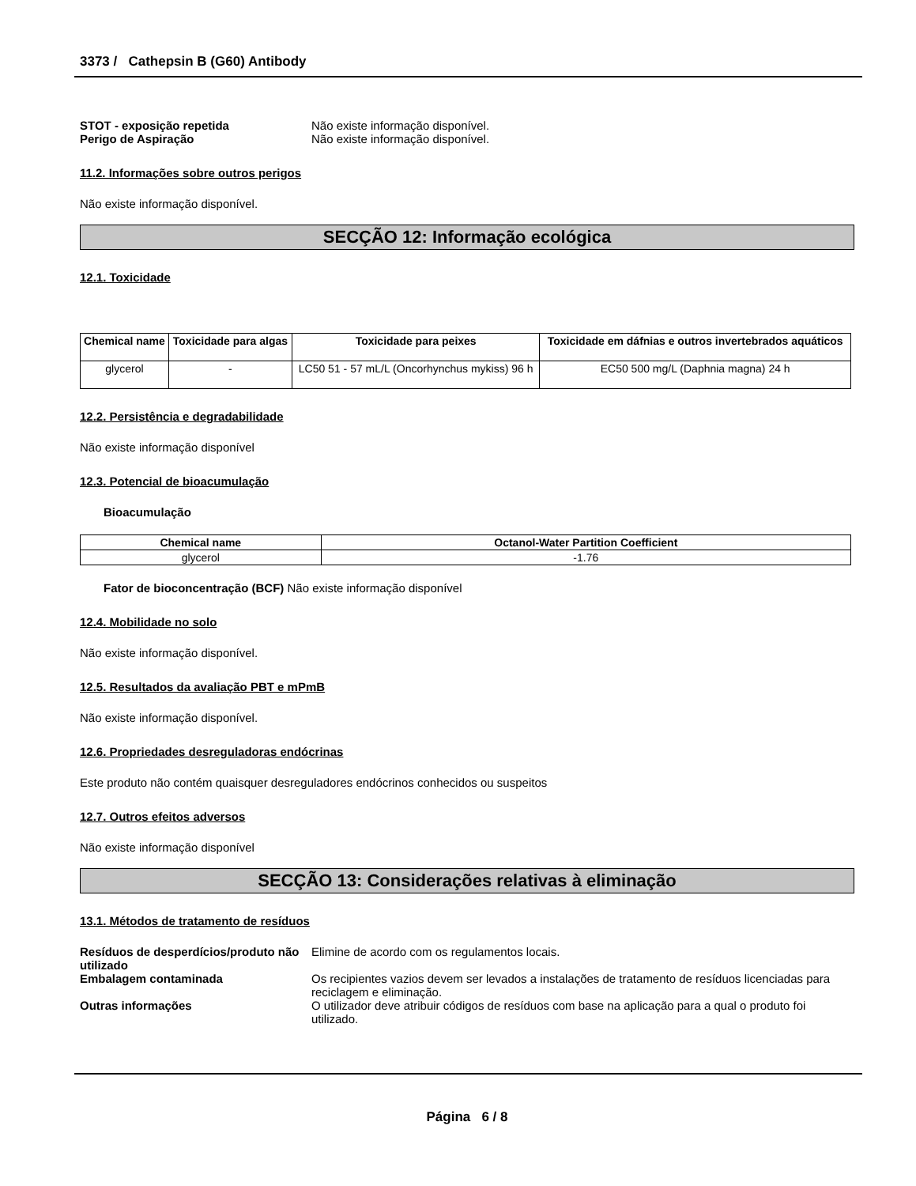3373 / Cathepsin B (G60) Antibody
STOT - exposição repetida Não existe informação disponível.
Perigo de Aspiração Não existe informação disponível.
11.2. Informações sobre outros perigos
Não existe informação disponível.
SECÇÃO 12: Informação ecológica
12.1. Toxicidade
| Chemical name | Toxicidade para algas | Toxicidade para peixes | Toxicidade em dáfnias e outros invertebrados aquáticos |
| --- | --- | --- | --- |
| glycerol | - | LC50 51 - 57 mL/L (Oncorhynchus mykiss) 96 h | EC50 500 mg/L (Daphnia magna) 24 h |
12.2. Persistência e degradabilidade
Não existe informação disponível
12.3. Potencial de bioacumulação
Bioacumulação
| Chemical name | Octanol-Water Partition Coefficient |
| --- | --- |
| glycerol | -1.76 |
Fator de bioconcentração (BCF) Não existe informação disponível
12.4. Mobilidade no solo
Não existe informação disponível.
12.5. Resultados da avaliação PBT e mPmB
Não existe informação disponível.
12.6. Propriedades desreguladoras endócrinas
Este produto não contém quaisquer desreguladores endócrinos conhecidos ou suspeitos
12.7. Outros efeitos adversos
Não existe informação disponível
SECÇÃO 13: Considerações relativas à eliminação
13.1. Métodos de tratamento de resíduos
Resíduos de desperdícios/produto não utilizado
Elimine de acordo com os regulamentos locais.
Embalagem contaminada Os recipientes vazios devem ser levados a instalações de tratamento de resíduos licenciadas para reciclagem e eliminação.
Outras informações O utilizador deve atribuir códigos de resíduos com base na aplicação para a qual o produto foi utilizado.
Página 6 / 8